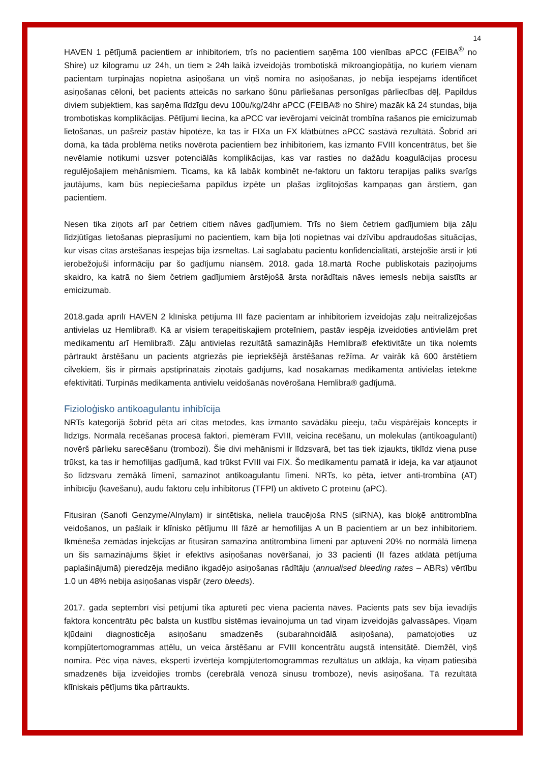14
HAVEN 1 pētījumā pacientiem ar inhibitoriem, trīs no pacientiem saņēma 100 vienības aPCC (FEIBA<sup>®</sup> no Shire) uz kilogramu uz 24h, un tiem ≥ 24h laikā izveidojās trombotiskā mikroangiopātija, no kuriem vienam pacientam turpinājās nopietna asiņošana un viņš nomira no asiņošanas, jo nebija iespējams identificēt asiņošanas cēloni, bet pacients atteicās no sarkano šūnu pārliešanas personīgas pārliecības dēļ. Papildus diviem subjektiem, kas saņēma līdzīgu devu 100u/kg/24hr aPCC (FEIBA® no Shire) mazāk kā 24 stundas, bija trombotiskas komplikācijas. Pētījumi liecina, ka aPCC var ievērojami veicināt trombīna rašanos pie emicizumab lietošanas, un pašreiz pastāv hipotēze, ka tas ir FIXa un FX klātbūtnes aPCC sastāvā rezultātā. Šobrīd arī domā, ka tāda problēma netiks novērota pacientiem bez inhibitoriem, kas izmanto FVIII koncentrātus, bet šie nevēlamie notikumi uzsver potenciālās komplikācijas, kas var rasties no dažādu koagulācijas procesu regulējošajiem mehānismiem. Ticams, ka kā labāk kombinēt ne-faktoru un faktoru terapijas paliks svarīgs jautājums, kam būs nepieciešama papildus izpēte un plašas izglītojošas kampaņas gan ārstiem, gan pacientiem.
Nesen tika ziņots arī par četriem citiem nāves gadījumiem. Trīs no šiem četriem gadījumiem bija zāļu līdzjūtīgas lietošanas pieprasījumi no pacientiem, kam bija ļoti nopietnas vai dzīvību apdraudošas situācijas, kur visas citas ārstēšanas iespējas bija izsmeltas. Lai saglabātu pacientu konfidencialitāti, ārstējošie ārsti ir ļoti ierobežojuši informāciju par šo gadījumu niansēm. 2018. gada 18.martā Roche publiskotais paziņojums skaidro, ka katrā no šiem četriem gadījumiem ārstējošā ārsta norādītais nāves iemesls nebija saistīts ar emicizumab.
2018.gada aprīlī HAVEN 2 klīniskā pētījuma III fāzē pacientam ar inhibitoriem izveidojās zāļu neitralizējošas antivielas uz Hemlibra®. Kā ar visiem terapeitiskajiem proteīniem, pastāv iespēja izveidoties antivielām pret medikamentu arī Hemlibra®. Zāļu antivielas rezultātā samazinājās Hemlibra® efektivitāte un tika nolemts pārtraukt ārstēšanu un pacients atgriezās pie iepriekšējā ārstēšanas režīma. Ar vairāk kā 600 ārstētiem cilvēkiem, šis ir pirmais apstiprinātais ziņotais gadījums, kad nosakāmas medikamenta antivielas ietekmē efektivitāti. Turpinās medikamenta antivielu veidošanās novērošana Hemlibra® gadījumā.
Fizioloģisko antikoagulantu inhibīcija
NRTs kategorijā šobrīd pēta arī citas metodes, kas izmanto savādāku pieeju, taču vispārējais koncepts ir līdzīgs. Normālā recēšanas procesā faktori, piemēram FVIII, veicina recēšanu, un molekulas (antikoagulanti) novērš pārlieku sarecēšanu (trombozi). Šie divi mehānismi ir līdzsvarā, bet tas tiek izjaukts, tiklīdz viena puse trūkst, ka tas ir hemofilijas gadījumā, kad trūkst FVIII vai FIX. Šo medikamentu pamatā ir ideja, ka var atjaunot šo līdzsvaru zemākā līmenī, samazinot antikoagulantu līmeni. NRTs, ko pēta, ietver anti-trombīna (AT) inhibīciju (kavēšanu), audu faktoru ceļu inhibitorus (TFPI) un aktivēto C proteīnu (aPC).
Fitusiran (Sanofi Genzyme/Alnylam) ir sintētiska, neliela traucējoša RNS (siRNA), kas bloķē antitrombīna veidošanos, un pašlaik ir klīnisko pētījumu III fāzē ar hemofilijas A un B pacientiem ar un bez inhibitoriem. Ikmēneša zemādas injekcijas ar fitusiran samazina antitrombīna līmeni par aptuveni 20% no normālā līmeņa un šis samazinājums šķiet ir efektīvs asiņošanas novēršanai, jo 33 pacienti (II fāzes atklātā pētījuma paplašinājumā) pieredzēja mediāno ikgadējo asiņošanas rādītāju (annualised bleeding rates – ABRs) vērtību 1.0 un 48% nebija asiņošanas vispār (zero bleeds).
2017. gada septembrī visi pētījumi tika apturēti pēc viena pacienta nāves. Pacients pats sev bija ievadījis faktora koncentrātu pēc balsta un kustību sistēmas ievainojuma un tad viņam izveidojās galvassāpes. Viņam kļūdaini diagnosticēja asiņošanu smadzenēs (subarahnoidālā asiņošana), pamatojoties uz kompjūtertomogrammas attēlu, un veica ārstēšanu ar FVIII koncentrātu augstā intensitātē. Diemžēl, viņš nomira. Pēc viņa nāves, eksperti izvērtēja kompjūtertomogrammas rezultātus un atklāja, ka viņam patiesībā smadzenēs bija izveidojies trombs (cerebrālā venozā sinusu tromboze), nevis asiņošana. Tā rezultātā klīniskais pētījums tika pārtraukts.